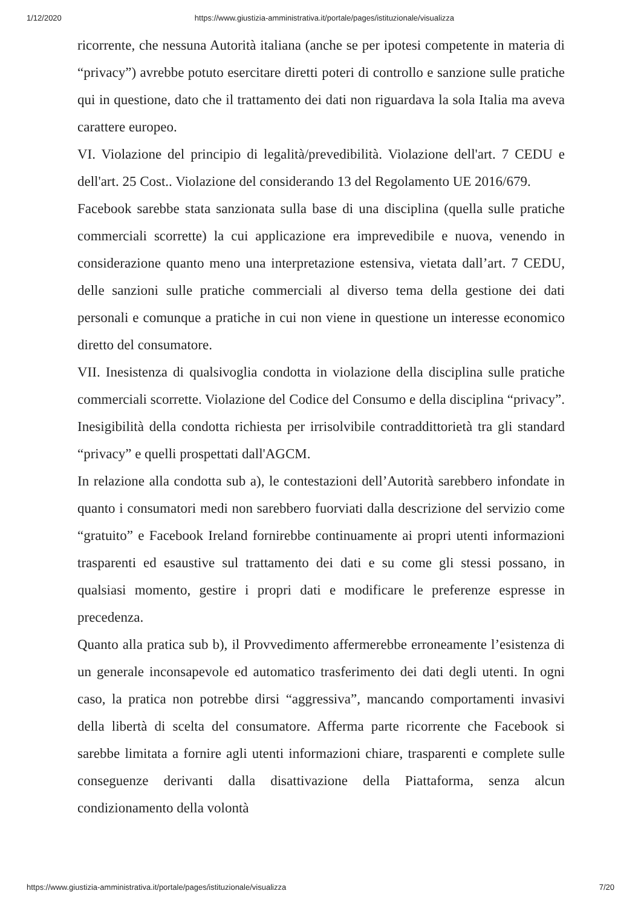1/12/2020 https://www.giustizia-amministrativa.it/portale/pages/istituzionale/visualizza
ricorrente, che nessuna Autorità italiana (anche se per ipotesi competente in materia di “privacy”) avrebbe potuto esercitare diretti poteri di controllo e sanzione sulle pratiche qui in questione, dato che il trattamento dei dati non riguardava la sola Italia ma aveva carattere europeo.
VI. Violazione del principio di legalità/prevedibilità. Violazione dell'art. 7 CEDU e dell'art. 25 Cost.. Violazione del considerando 13 del Regolamento UE 2016/679.
Facebook sarebbe stata sanzionata sulla base di una disciplina (quella sulle pratiche commerciali scorrette) la cui applicazione era imprevedibile e nuova, venendo in considerazione quanto meno una interpretazione estensiva, vietata dall’art. 7 CEDU, delle sanzioni sulle pratiche commerciali al diverso tema della gestione dei dati personali e comunque a pratiche in cui non viene in questione un interesse economico diretto del consumatore.
VII. Inesistenza di qualsivoglia condotta in violazione della disciplina sulle pratiche commerciali scorrette. Violazione del Codice del Consumo e della disciplina “privacy”. Inesigibilità della condotta richiesta per irrisolvibile contraddittorietà tra gli standard “privacy” e quelli prospettati dall'AGCM.
In relazione alla condotta sub a), le contestazioni dell’Autorità sarebbero infondate in quanto i consumatori medi non sarebbero fuorviati dalla descrizione del servizio come “gratuito” e Facebook Ireland fornirebbe continuamente ai propri utenti informazioni trasparenti ed esaustive sul trattamento dei dati e su come gli stessi possano, in qualsiasi momento, gestire i propri dati e modificare le preferenze espresse in precedenza.
Quanto alla pratica sub b), il Provvedimento affermerebbe erroneamente l’esistenza di un generale inconsapevole ed automatico trasferimento dei dati degli utenti. In ogni caso, la pratica non potrebbe dirsi “aggressiva”, mancando comportamenti invasivi della libertà di scelta del consumatore. Afferma parte ricorrente che Facebook si sarebbe limitata a fornire agli utenti informazioni chiare, trasparenti e complete sulle conseguenze derivanti dalla disattivazione della Piattaforma, senza alcun condizionamento della volontà
https://www.giustizia-amministrativa.it/portale/pages/istituzionale/visualizza 7/20